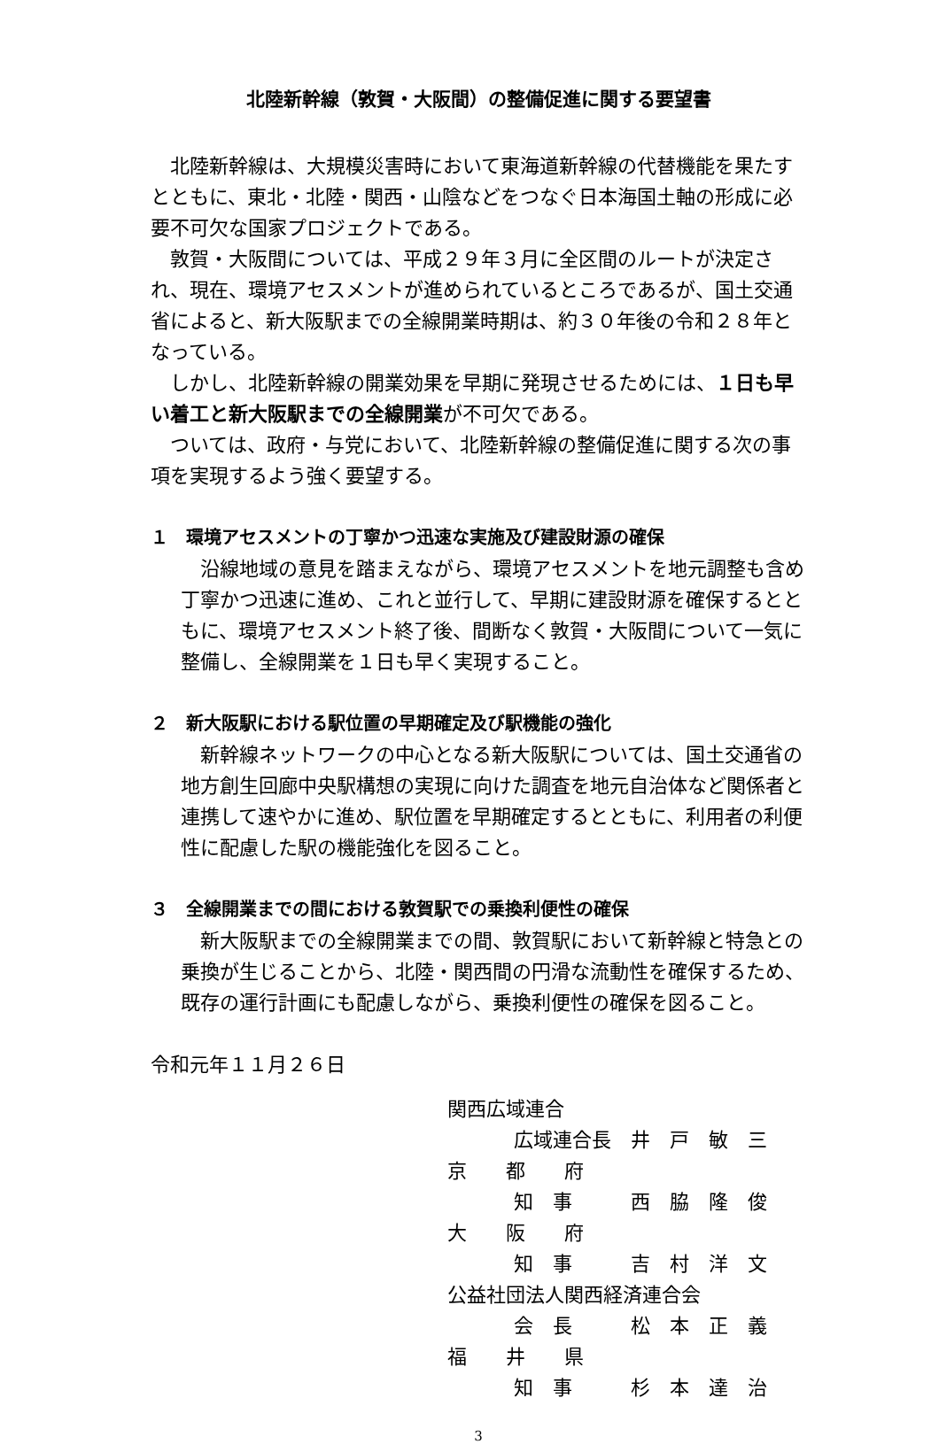北陸新幹線（敦賀・大阪間）の整備促進に関する要望書
北陸新幹線は、大規模災害時において東海道新幹線の代替機能を果たすとともに、東北・北陸・関西・山陰などをつなぐ日本海国土軸の形成に必要不可欠な国家プロジェクトである。
敦賀・大阪間については、平成２９年３月に全区間のルートが決定され、現在、環境アセスメントが進められているところであるが、国土交通省によると、新大阪駅までの全線開業時期は、約３０年後の令和２８年となっている。
しかし、北陸新幹線の開業効果を早期に発現させるためには、１日も早い着工と新大阪駅までの全線開業が不可欠である。
ついては、政府・与党において、北陸新幹線の整備促進に関する次の事項を実現するよう強く要望する。
１　環境アセスメントの丁寧かつ迅速な実施及び建設財源の確保
沿線地域の意見を踏まえながら、環境アセスメントを地元調整も含め丁寧かつ迅速に進め、これと並行して、早期に建設財源を確保するとともに、環境アセスメント終了後、間断なく敦賀・大阪間について一気に整備し、全線開業を１日も早く実現すること。
２　新大阪駅における駅位置の早期確定及び駅機能の強化
新幹線ネットワークの中心となる新大阪駅については、国土交通省の地方創生回廊中央駅構想の実現に向けた調査を地元自治体など関係者と連携して速やかに進め、駅位置を早期確定するとともに、利用者の利便性に配慮した駅の機能強化を図ること。
３　全線開業までの間における敦賀駅での乗換利便性の確保
新大阪駅までの全線開業までの間、敦賀駅において新幹線と特急との乗換が生じることから、北陸・関西間の円滑な流動性を確保するため、既存の運行計画にも配慮しながら、乗換利便性の確保を図ること。
令和元年１１月２６日
関西広域連合
広域連合長　井　戸　敏　三
京　　都　　府
知　事　　　西　脇　隆　俊
大　　阪　　府
知　事　　　吉　村　洋　文
公益社団法人関西経済連合会
会　長　　　松　本　正　義
福　　井　　県
知　事　　　杉　本　達　治
3